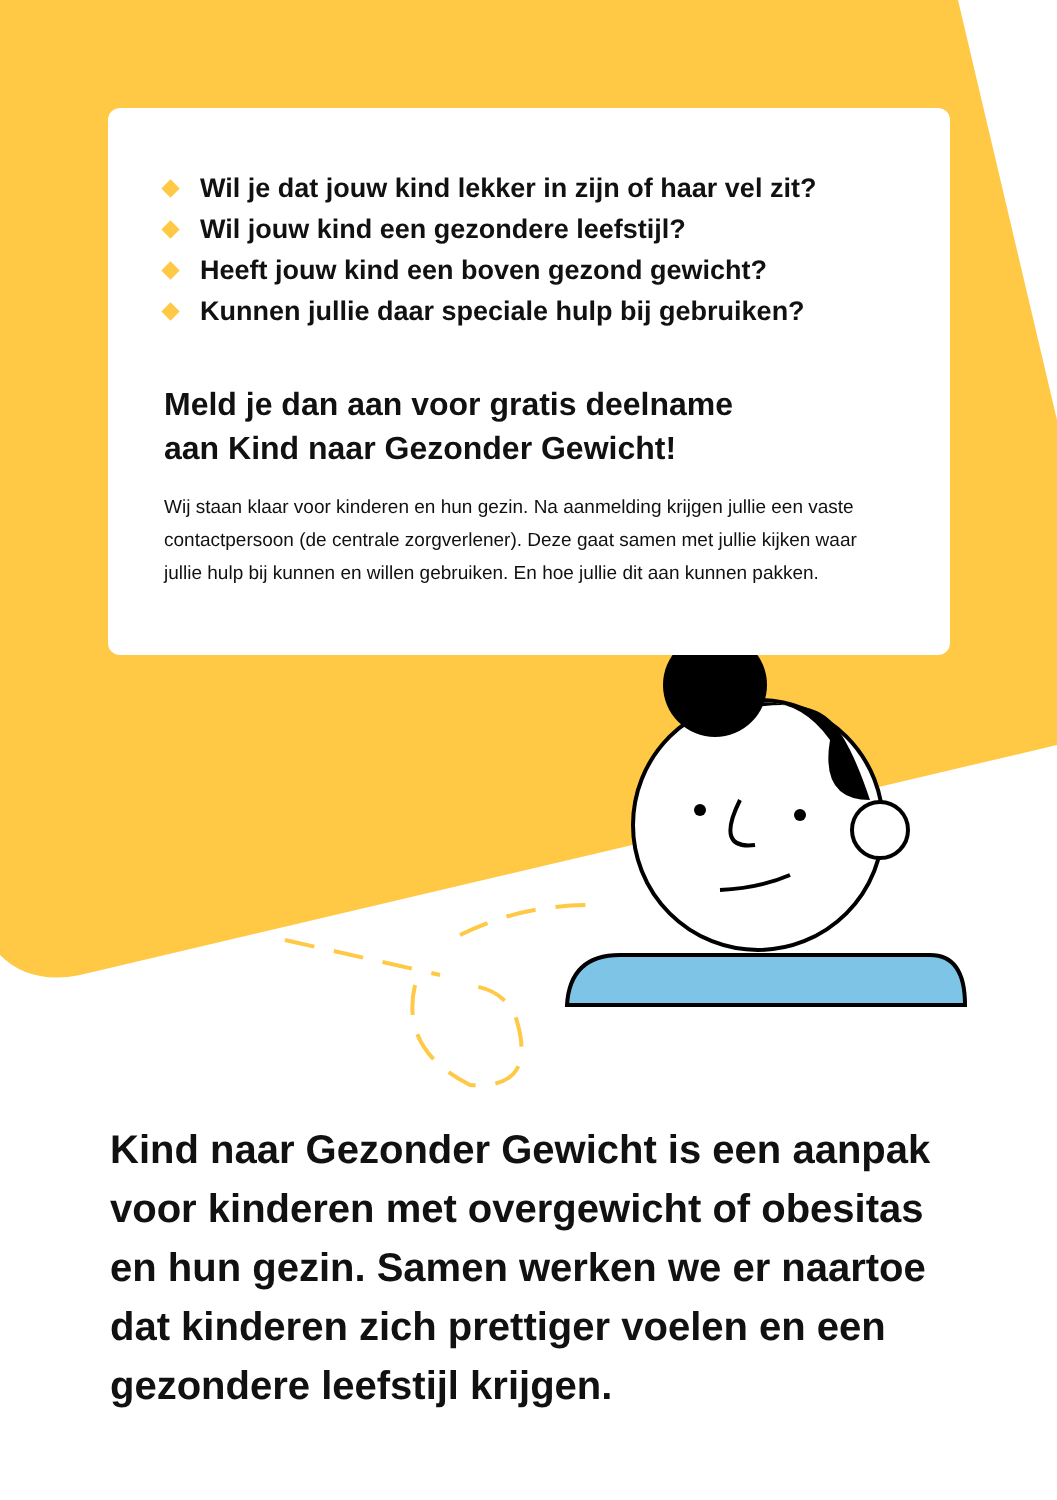Wil je dat jouw kind lekker in zijn of haar vel zit?
Wil jouw kind een gezondere leefstijl?
Heeft jouw kind een boven gezond gewicht?
Kunnen jullie daar speciale hulp bij gebruiken?
Meld je dan aan voor gratis deelname
aan Kind naar Gezonder Gewicht!
Wij staan klaar voor kinderen en hun gezin. Na aanmelding krijgen jullie een vaste contactpersoon (de centrale zorgverlener). Deze gaat samen met jullie kijken waar jullie hulp bij kunnen en willen gebruiken. En hoe jullie dit aan kunnen pakken.
Kind naar Gezonder Gewicht is een aanpak voor kinderen met overgewicht of obesitas en hun gezin. Samen werken we er naartoe dat kinderen zich prettiger voelen en een gezondere leefstijl krijgen.